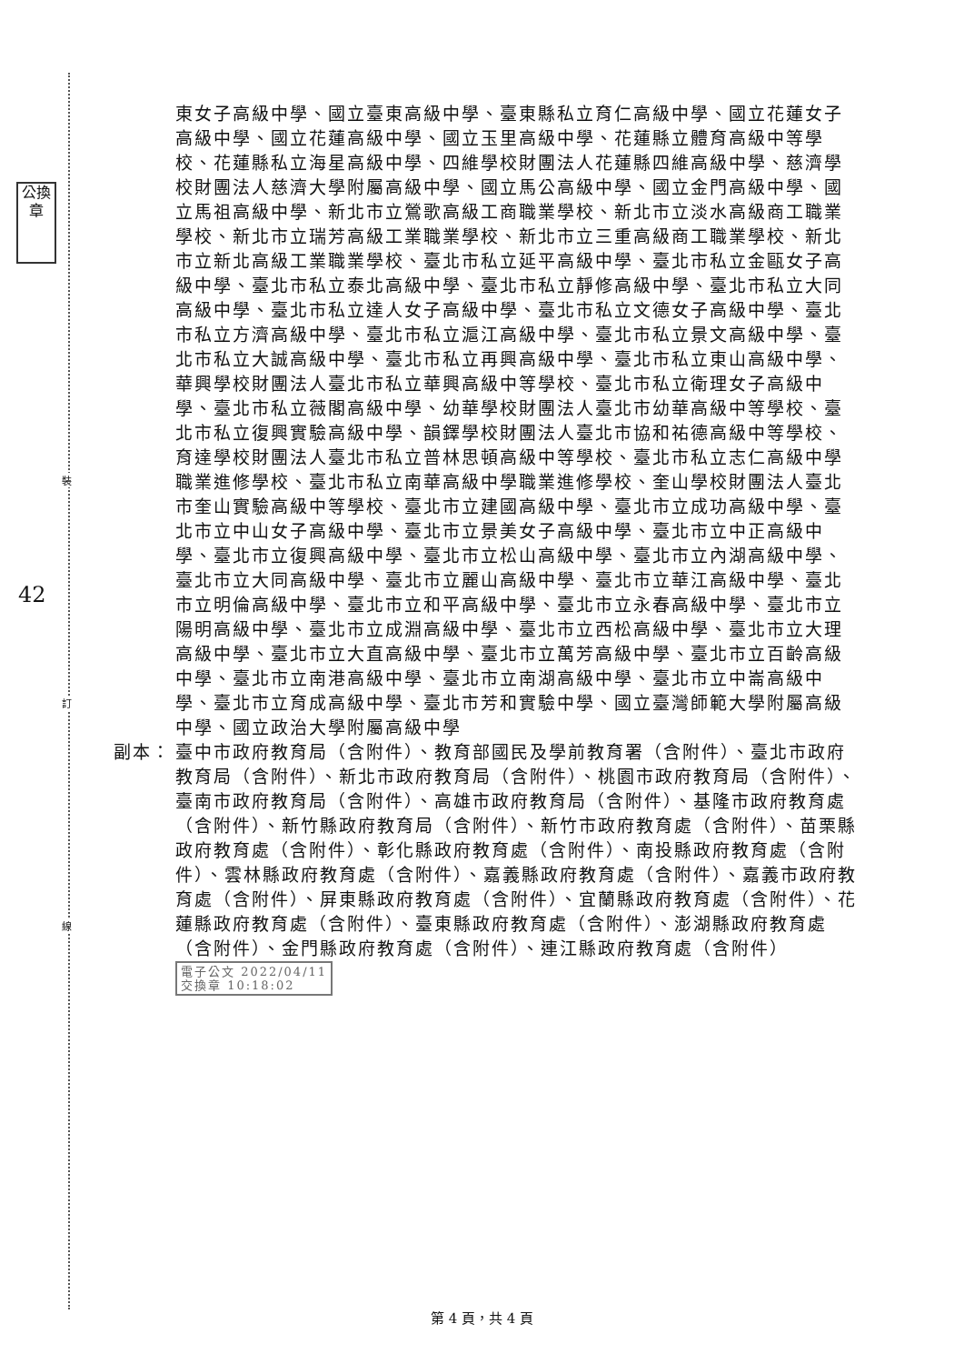裝
訂
線
公換章
42
東女子高級中學、國立臺東高級中學、臺東縣私立育仁高級中學、國立花蓮女子高級中學、國立花蓮高級中學、國立玉里高級中學、花蓮縣立體育高級中等學校、花蓮縣私立海星高級中學、四維學校財團法人花蓮縣四維高級中學、慈濟學校財團法人慈濟大學附屬高級中學、國立馬公高級中學、國立金門高級中學、國立馬祖高級中學、新北市立鶯歌高級工商職業學校、新北市立淡水高級商工職業學校、新北市立瑞芳高級工業職業學校、新北市立三重高級商工職業學校、新北市立新北高級工業職業學校、臺北市私立延平高級中學、臺北市私立金甌女子高級中學、臺北市私立泰北高級中學、臺北市私立靜修高級中學、臺北市私立大同高級中學、臺北市私立達人女子高級中學、臺北市私立文德女子高級中學、臺北市私立方濟高級中學、臺北市私立滬江高級中學、臺北市私立景文高級中學、臺北市私立大誠高級中學、臺北市私立再興高級中學、臺北市私立東山高級中學、華興學校財團法人臺北市私立華興高級中等學校、臺北市私立衛理女子高級中學、臺北市私立薇閣高級中學、幼華學校財團法人臺北市幼華高級中等學校、臺北市私立復興實驗高級中學、韻鐸學校財團法人臺北市協和祐德高級中等學校、育達學校財團法人臺北市私立普林思頓高級中等學校、臺北市私立志仁高級中學職業進修學校、臺北市私立南華高級中學職業進修學校、奎山學校財團法人臺北市奎山實驗高級中等學校、臺北市立建國高級中學、臺北市立成功高級中學、臺北市立中山女子高級中學、臺北市立景美女子高級中學、臺北市立中正高級中學、臺北市立復興高級中學、臺北市立松山高級中學、臺北市立內湖高級中學、臺北市立大同高級中學、臺北市立麗山高級中學、臺北市立華江高級中學、臺北市立明倫高級中學、臺北市立和平高級中學、臺北市立永春高級中學、臺北市立陽明高級中學、臺北市立成淵高級中學、臺北市立西松高級中學、臺北市立大理高級中學、臺北市立大直高級中學、臺北市立萬芳高級中學、臺北市立百齡高級中學、臺北市立南港高級中學、臺北市立南湖高級中學、臺北市立中崙高級中學、臺北市立育成高級中學、臺北市芳和實驗中學、國立臺灣師範大學附屬高級中學、國立政治大學附屬高級中學
副本： 臺中市政府教育局（含附件）、教育部國民及學前教育署（含附件）、臺北市政府教育局（含附件）、新北市政府教育局（含附件）、桃園市政府教育局（含附件）、臺南市政府教育局（含附件）、高雄市政府教育局（含附件）、基隆市政府教育處（含附件）、新竹縣政府教育局（含附件）、新竹市政府教育處（含附件）、苗栗縣政府教育處（含附件）、彰化縣政府教育處（含附件）、南投縣政府教育處（含附件）、雲林縣政府教育處（含附件）、嘉義縣政府教育處（含附件）、嘉義市政府教育處（含附件）、屏東縣政府教育處（含附件）、宜蘭縣政府教育處（含附件）、花蓮縣政府教育處（含附件）、臺東縣政府教育處（含附件）、澎湖縣政府教育處（含附件）、金門縣政府教育處（含附件）、連江縣政府教育處（含附件） 電子公文 2022/04/11
交換章 10:18:02
第 4 頁，共 4 頁